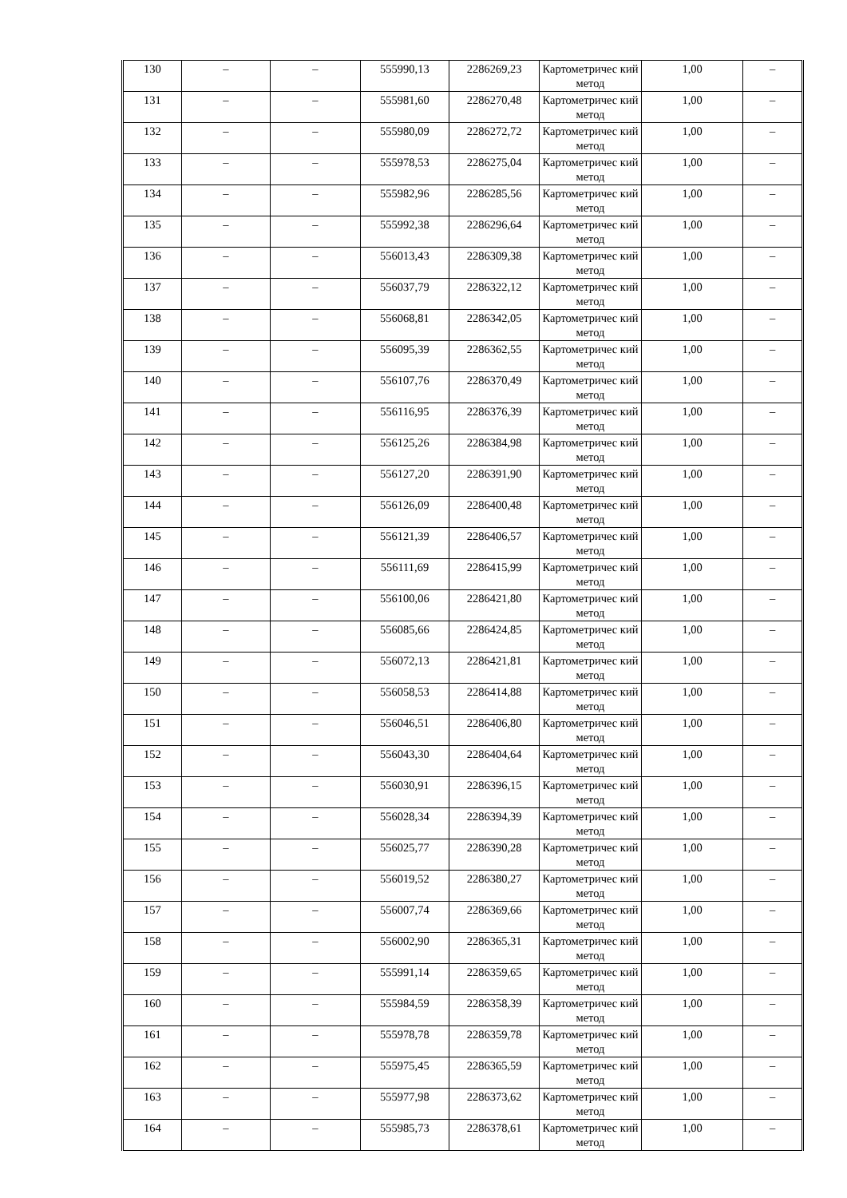| 130 | – | – | 555990,13 | 2286269,23 | Картометричес кий метод | 1,00 | – |
| 131 | – | – | 555981,60 | 2286270,48 | Картометричес кий метод | 1,00 | – |
| 132 | – | – | 555980,09 | 2286272,72 | Картометричес кий метод | 1,00 | – |
| 133 | – | – | 555978,53 | 2286275,04 | Картометричес кий метод | 1,00 | – |
| 134 | – | – | 555982,96 | 2286285,56 | Картометричес кий метод | 1,00 | – |
| 135 | – | – | 555992,38 | 2286296,64 | Картометричес кий метод | 1,00 | – |
| 136 | – | – | 556013,43 | 2286309,38 | Картометричес кий метод | 1,00 | – |
| 137 | – | – | 556037,79 | 2286322,12 | Картометричес кий метод | 1,00 | – |
| 138 | – | – | 556068,81 | 2286342,05 | Картометричес кий метод | 1,00 | – |
| 139 | – | – | 556095,39 | 2286362,55 | Картометричес кий метод | 1,00 | – |
| 140 | – | – | 556107,76 | 2286370,49 | Картометричес кий метод | 1,00 | – |
| 141 | – | – | 556116,95 | 2286376,39 | Картометричес кий метод | 1,00 | – |
| 142 | – | – | 556125,26 | 2286384,98 | Картометричес кий метод | 1,00 | – |
| 143 | – | – | 556127,20 | 2286391,90 | Картометричес кий метод | 1,00 | – |
| 144 | – | – | 556126,09 | 2286400,48 | Картометричес кий метод | 1,00 | – |
| 145 | – | – | 556121,39 | 2286406,57 | Картометричес кий метод | 1,00 | – |
| 146 | – | – | 556111,69 | 2286415,99 | Картометричес кий метод | 1,00 | – |
| 147 | – | – | 556100,06 | 2286421,80 | Картометричес кий метод | 1,00 | – |
| 148 | – | – | 556085,66 | 2286424,85 | Картометричес кий метод | 1,00 | – |
| 149 | – | – | 556072,13 | 2286421,81 | Картометричес кий метод | 1,00 | – |
| 150 | – | – | 556058,53 | 2286414,88 | Картометричес кий метод | 1,00 | – |
| 151 | – | – | 556046,51 | 2286406,80 | Картометричес кий метод | 1,00 | – |
| 152 | – | – | 556043,30 | 2286404,64 | Картометричес кий метод | 1,00 | – |
| 153 | – | – | 556030,91 | 2286396,15 | Картометричес кий метод | 1,00 | – |
| 154 | – | – | 556028,34 | 2286394,39 | Картометричес кий метод | 1,00 | – |
| 155 | – | – | 556025,77 | 2286390,28 | Картометричес кий метод | 1,00 | – |
| 156 | – | – | 556019,52 | 2286380,27 | Картометричес кий метод | 1,00 | – |
| 157 | – | – | 556007,74 | 2286369,66 | Картометричес кий метод | 1,00 | – |
| 158 | – | – | 556002,90 | 2286365,31 | Картометричес кий метод | 1,00 | – |
| 159 | – | – | 555991,14 | 2286359,65 | Картометричес кий метод | 1,00 | – |
| 160 | – | – | 555984,59 | 2286358,39 | Картометричес кий метод | 1,00 | – |
| 161 | – | – | 555978,78 | 2286359,78 | Картометричес кий метод | 1,00 | – |
| 162 | – | – | 555975,45 | 2286365,59 | Картометричес кий метод | 1,00 | – |
| 163 | – | – | 555977,98 | 2286373,62 | Картометричес кий метод | 1,00 | – |
| 164 | – | – | 555985,73 | 2286378,61 | Картометричес кий метод | 1,00 | – |